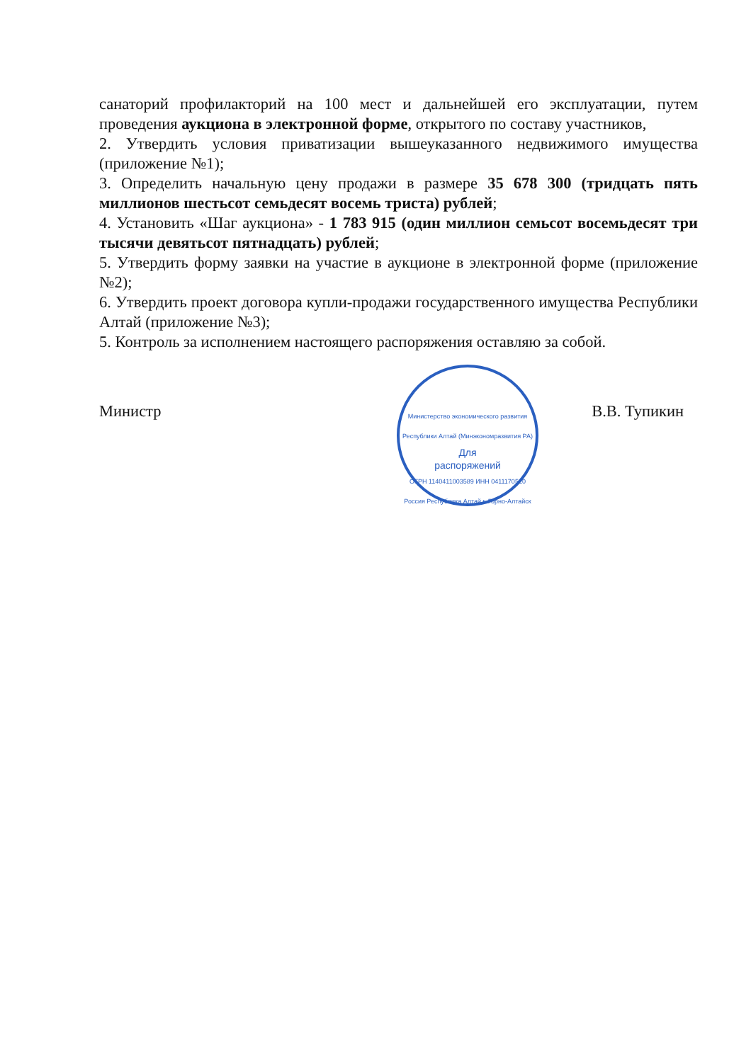санаторий профилакторий на 100 мест и дальнейшей его эксплуатации, путем проведения аукциона в электронной форме, открытого по составу участников,
2. Утвердить условия приватизации вышеуказанного недвижимого имущества (приложение №1);
3. Определить начальную цену продажи в размере 35 678 300 (тридцать пять миллионов шестьсот семьдесят восемь триста) рублей;
4. Установить «Шаг аукциона» - 1 783 915 (один миллион семьсот восемьдесят три тысячи девятьсот пятнадцать) рублей;
5. Утвердить форму заявки на участие в аукционе в электронной форме (приложение №2);
6. Утвердить проект договора купли-продажи государственного имущества Республики Алтай (приложение №3);
5. Контроль за исполнением настоящего распоряжения оставляю за собой.
Министр В.В. Тупикин
Министерство экономического развития Республики Алтай (Минэкономразвития РА)
Для
распоряжений
ОГРН 1140411003589 ИНН 0411170520
Россия Республика Алтай г. Горно-Алтайск